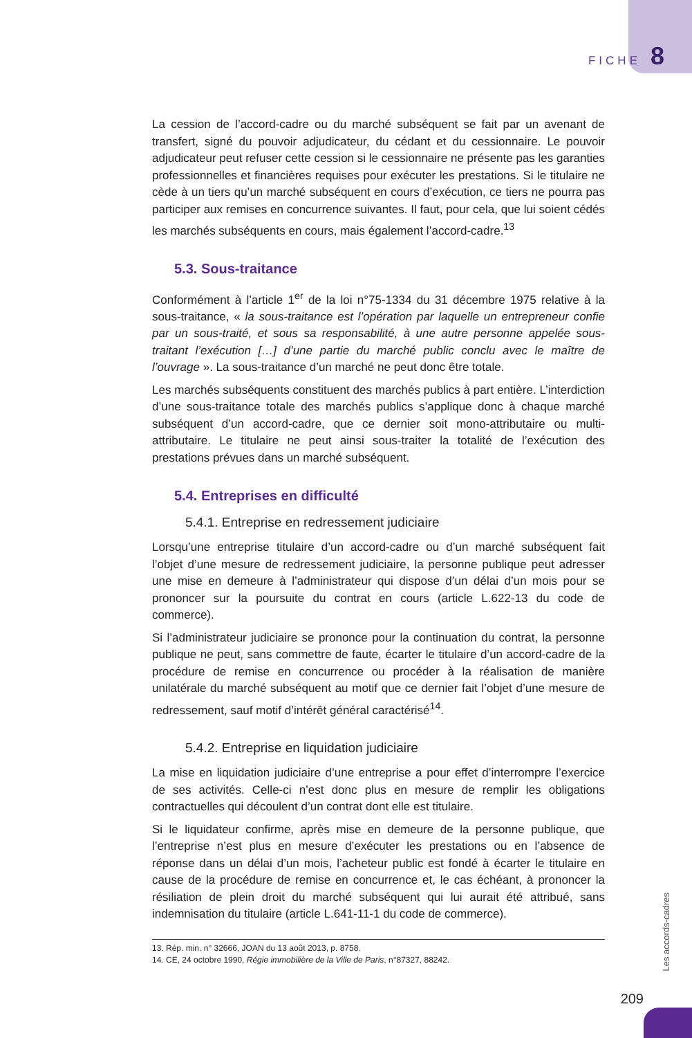FICHE 8
La cession de l’accord-cadre ou du marché subséquent se fait par un avenant de transfert, signé du pouvoir adjudicateur, du cédant et du cessionnaire. Le pouvoir adjudicateur peut refuser cette cession si le cessionnaire ne présente pas les garanties professionnelles et financières requises pour exécuter les prestations. Si le titulaire ne cède à un tiers qu’un marché subséquent en cours d’exécution, ce tiers ne pourra pas participer aux remises en concurrence suivantes. Il faut, pour cela, que lui soient cédés les marchés subséquents en cours, mais également l’accord-cadre.<sup>13</sup>
5.3. Sous-traitance
Conformément à l’article 1<sup>er</sup> de la loi n°75-1334 du 31 décembre 1975 relative à la sous-traitance, « la sous-traitance est l’opération par laquelle un entrepreneur confie par un sous-traité, et sous sa responsabilité, à une autre personne appelée sous-traitant l’exécution […] d’une partie du marché public conclu avec le maître de l’ouvrage ». La sous-traitance d’un marché ne peut donc être totale.
Les marchés subséquents constituent des marchés publics à part entière. L’interdiction d’une sous-traitance totale des marchés publics s’applique donc à chaque marché subséquent d’un accord-cadre, que ce dernier soit mono-attributaire ou multi-attributaire. Le titulaire ne peut ainsi sous-traiter la totalité de l’exécution des prestations prévues dans un marché subséquent.
5.4. Entreprises en difficulté
5.4.1. Entreprise en redressement judiciaire
Lorsqu’une entreprise titulaire d’un accord-cadre ou d’un marché subséquent fait l’objet d’une mesure de redressement judiciaire, la personne publique peut adresser une mise en demeure à l’administrateur qui dispose d’un délai d’un mois pour se prononcer sur la poursuite du contrat en cours (article L.622-13 du code de commerce).
Si l’administrateur judiciaire se prononce pour la continuation du contrat, la personne publique ne peut, sans commettre de faute, écarter le titulaire d’un accord-cadre de la procédure de remise en concurrence ou procéder à la réalisation de manière unilatérale du marché subséquent au motif que ce dernier fait l’objet d’une mesure de redressement, sauf motif d’intérêt général caractérisé<sup>14</sup>.
5.4.2. Entreprise en liquidation judiciaire
La mise en liquidation judiciaire d’une entreprise a pour effet d’interrompre l’exercice de ses activités. Celle-ci n’est donc plus en mesure de remplir les obligations contractuelles qui découlent d’un contrat dont elle est titulaire.
Si le liquidateur confirme, après mise en demeure de la personne publique, que l’entreprise n’est plus en mesure d’exécuter les prestations ou en l’absence de réponse dans un délai d’un mois, l’acheteur public est fondé à écarter le titulaire en cause de la procédure de remise en concurrence et, le cas échéant, à prononcer la résiliation de plein droit du marché subséquent qui lui aurait été attribué, sans indemnisation du titulaire (article L.641-11-1 du code de commerce).
13. Rép. min. n° 32666, JOAN du 13 août 2013, p. 8758.
14. CE, 24 octobre 1990, Régie immobilière de la Ville de Paris, n°87327, 88242.
Les accords-cadres
209